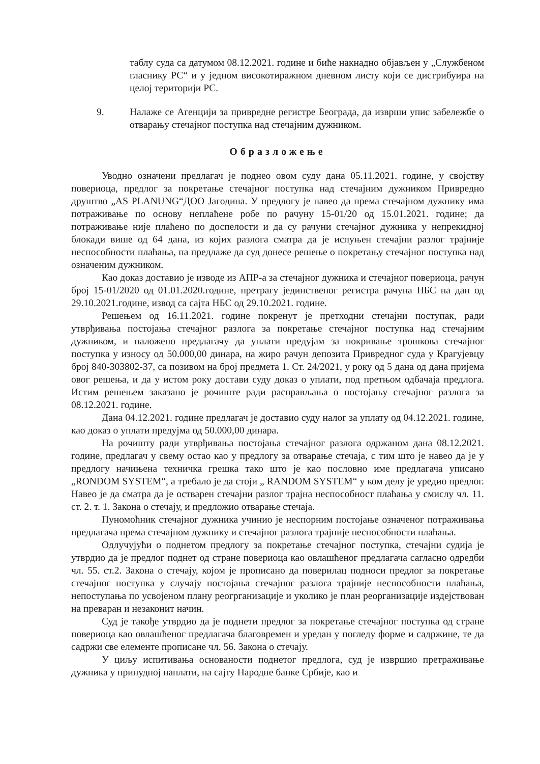таблу суда са датумом 08.12.2021. године и биће накнадно објављен у „Службеном гласнику РС“ и у једном високотиражном дневном листу који се дистрибуира на целој територији РС.
9. Налаже се Агенцији за привредне регистре Београда, да изврши упис забележбе о отварању стечајног поступка над стечајним дужником.
Образложење
Уводно означени предлагач је поднео овом суду дана 05.11.2021. године, у својству повериоца, предлог за покретање стечајног поступка над стечајним дужником Привредно друштво „AS PLANUNG“ДОО Јагодина. У предлогу је навео да према стечајном дужнику има потраживање по основу неплаћене робе по рачуну 15-01/20 од 15.01.2021. године; да потраживање није плаћено по доспелости и да су рачуни стечајног дужника у непрекидној блокади више од 64 дана, из којих разлога сматра да је испуњен стечајни разлог трајније неспособности плаћања, па предлаже да суд донесе решење о покретању стечајног поступка над означеним дужником.
Као доказ доставио је изводе из АПР-а за стечајног дужника и стечајног повериоца, рачун број 15-01/2020 од 01.01.2020.године, претрагу јединственог регистра рачуна НБС на дан од 29.10.2021.године, извод са сајта НБС од 29.10.2021. године.
Решењем од 16.11.2021. године покренут је претходни стечајни поступак, ради утврђивања постојања стечајног разлога за покретање стечајног поступка над стечајним дужником, и наложено предлагачу да уплати предујам за покривање трошкова стечајног поступка у износу од 50.000,00 динара, на жиро рачун депозита Привредног суда у Крагујевцу број 840-303802-37, са позивом на број предмета 1. Ст. 24/2021, у року од 5 дана од дана пријема овог решења, и да у истом року достави суду доказ о уплати, под претњом одбачаја предлога. Истим решењем заказано је рочиште ради расправљања о постојању стечајног разлога за 08.12.2021. године.
Дана 04.12.2021. године предлагач је доставио суду налог за уплату од 04.12.2021. године, као доказ о уплати предујма од 50.000,00 динара.
На рочишту ради утврђивања постојања стечајног разлога одржаном дана 08.12.2021. године, предлагач у свему остао као у предлогу за отварање стечаја, с тим што је навео да је у предлогу начињена техничка грешка тако што је као пословно име предлагача уписано „RONDOM SYSTEM“, а требало је да стоји „ RANDOM SYSTEM“ у ком делу је уредио предлог. Навео је да сматра да је остварен стечајни разлог трајна неспособност плаћања у смислу чл. 11. ст. 2. т. 1. Закона о стечају, и предложио отварање стечаја.
Пуномоћник стечајног дужника учинио је неспорним постојање означеног потраживања предлагача према стечајном дужнику и стечајног разлога трајније неспособности плаћања.
Одлучујући о поднетом предлогу за покретање стечајног поступка, стечајни судија је утврдио да је предлог поднет од стране повериоца као овлашћеног предлагача сагласно одредби чл. 55. ст.2. Закона о стечају, којом је прописано да поверилац подноси предлог за покретање стечајног поступка у случају постојања стечајног разлога трајније неспособности плаћања, непоступања по усвојеном плану реогрганизације и уколико је план реорганизације издејствован на преваран и незаконит начин.
Суд је такође утврдио да је поднети предлог за покретање стечајног поступка од стране повериоца као овлашћеног предлагача благовремен и уредан у погледу форме и садржине, те да садржи све елементе прописане чл. 56. Закона о стечају.
У циљу испитивања основаности поднетог предлога, суд је извршио претраживање дужника у принудној наплати, на сајту Народне банке Србије, као и